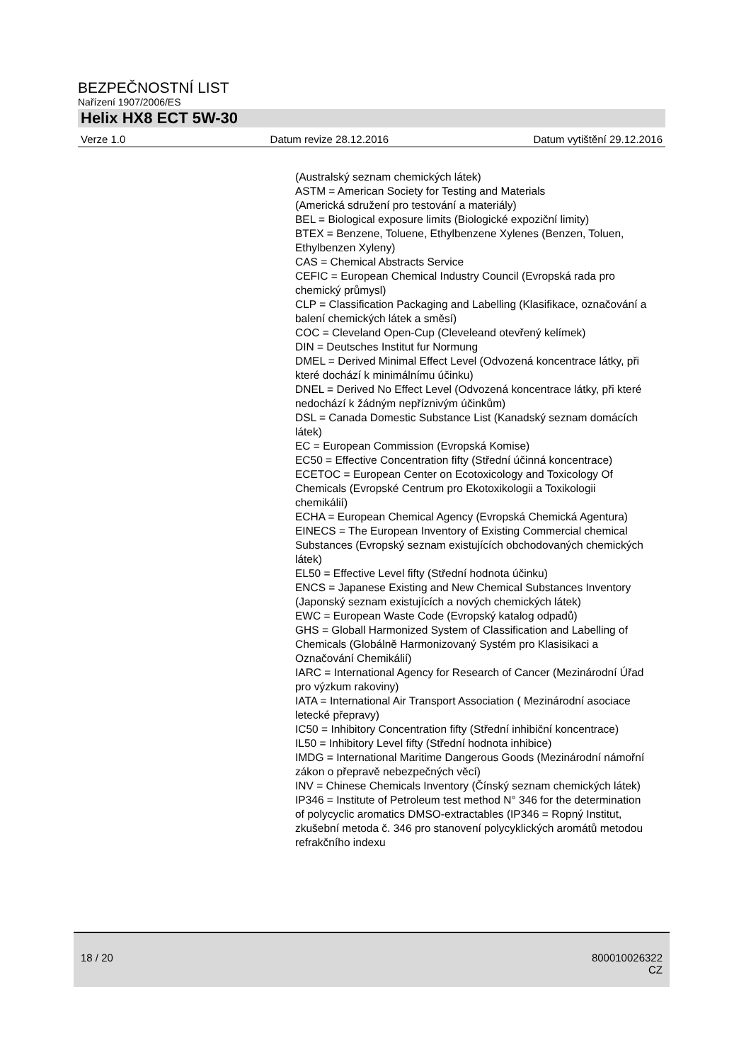BEZPEČNOSTNÍ LIST
Nařízení 1907/2006/ES
Helix HX8 ECT 5W-30
Verze 1.0 Datum revize 28.12.2016 Datum vytištění 29.12.2016
(Australský seznam chemických látek)
ASTM = American Society for Testing and Materials
(Americká sdružení pro testování a materiály)
BEL = Biological exposure limits (Biologické expoziční limity)
BTEX = Benzene, Toluene, Ethylbenzene Xylenes (Benzen, Toluen, Ethylbenzen Xyleny)
CAS = Chemical Abstracts Service
CEFIC = European Chemical Industry Council (Evropská rada pro chemický průmysl)
CLP = Classification Packaging and Labelling (Klasifikace, označování a balení chemických látek a směsí)
COC = Cleveland Open-Cup (Cleveleand otevřený kelímek)
DIN = Deutsches Institut fur Normung
DMEL = Derived Minimal Effect Level (Odvozená koncentrace látky, při které dochází k minimálnímu účinku)
DNEL = Derived No Effect Level (Odvozená koncentrace látky, při které nedochází k žádným nepříznivým účinkům)
DSL = Canada Domestic Substance List (Kanadský seznam domácích látek)
EC = European Commission (Evropská Komise)
EC50 = Effective Concentration fifty (Střední účinná koncentrace)
ECETOC = European Center on Ecotoxicology and Toxicology Of Chemicals (Evropské Centrum pro Ekotoxikologii a Toxikologii chemikálií)
ECHA = European Chemical Agency (Evropská Chemická Agentura)
EINECS = The European Inventory of Existing Commercial chemical Substances (Evropský seznam existujících obchodovaných chemických látek)
EL50 = Effective Level fifty (Střední hodnota účinku)
ENCS = Japanese Existing and New Chemical Substances Inventory (Japonský seznam existujících a nových chemických látek)
EWC = European Waste Code (Evropský katalog odpadů)
GHS = Globall Harmonized System of Classification and Labelling of Chemicals (Globálně Harmonizovaný Systém pro Klasisikaci a Označování Chemikálií)
IARC = International Agency for Research of Cancer (Mezinárodní Úřad pro výzkum rakoviny)
IATA = International Air Transport Association ( Mezinárodní asociace letecké přepravy)
IC50 = Inhibitory Concentration fifty (Střední inhibiční koncentrace)
IL50 = Inhibitory Level fifty (Střední hodnota inhibice)
IMDG = International Maritime Dangerous Goods (Mezinárodní námořní zákon o přepravě nebezpečných věcí)
INV = Chinese Chemicals Inventory (Čínský seznam chemických látek)
IP346 = Institute of Petroleum test method N° 346 for the determination of polycyclic aromatics DMSO-extractables (IP346 = Ropný Institut, zkušební metoda č. 346 pro stanovení polycyklických aromátů metodou refrakčního indexu
18 / 20 800010026322
CZ